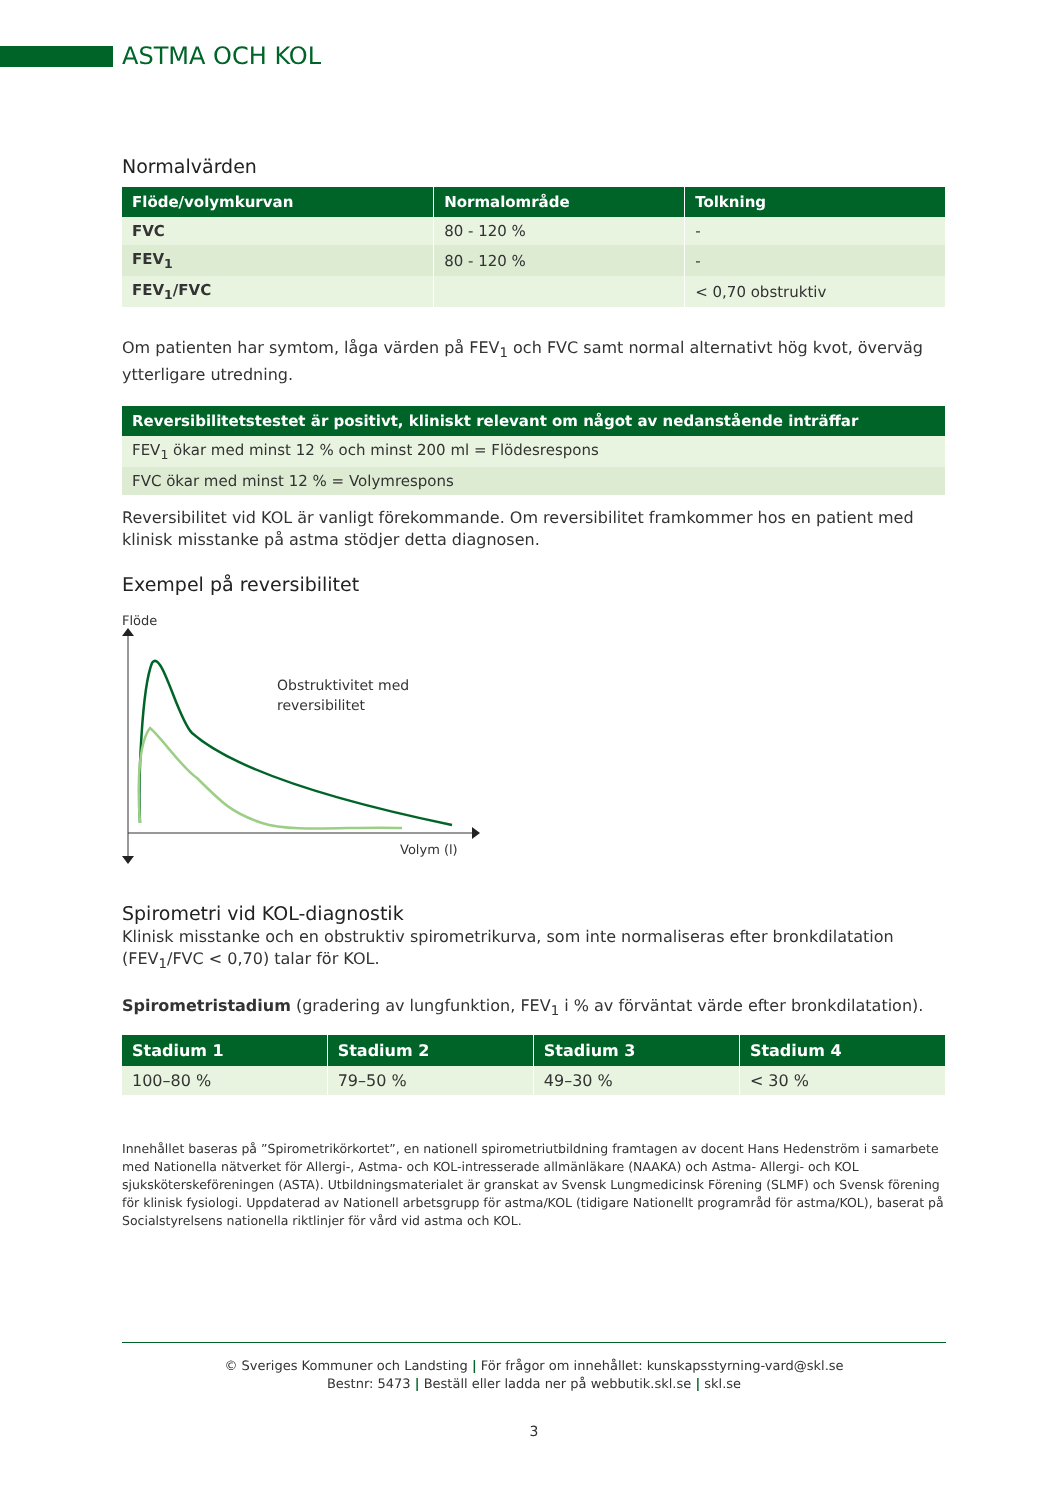ASTMA OCH KOL
Normalvärden
| Flöde/volymkurvan | Normalområde | Tolkning |
| --- | --- | --- |
| FVC | 80 - 120 % | - |
| FEV<sub>1</sub> | 80 - 120 % | - |
| FEV<sub>1</sub>/FVC | | < 0,70 obstruktiv |
Om patienten har symtom, låga värden på FEV<sub>1</sub> och FVC samt normal alternativt hög kvot, överväg ytterligare utredning.
| Reversibilitetstestet är positivt, kliniskt relevant om något av nedanstående inträffar |
| --- |
| FEV<sub>1</sub> ökar med minst 12 % och minst 200 ml = Flödesrespons |
| FVC ökar med minst 12 % = Volymrespons |
Reversibilitet vid KOL är vanligt förekommande. Om reversibilitet framkommer hos en patient med klinisk misstanke på astma stödjer detta diagnosen.
Exempel på reversibilitet
Flöde
Obstruktivitet med
reversibilitet
Volym (l)
Spirometri vid KOL-diagnostik
Klinisk misstanke och en obstruktiv spirometrikurva, som inte normaliseras efter bronkdilatation (FEV<sub>1</sub>/FVC < 0,70) talar för KOL.
Spirometristadium (gradering av lungfunktion, FEV<sub>1</sub> i % av förväntat värde efter bronkdilatation).
| Stadium 1 | Stadium 2 | Stadium 3 | Stadium 4 |
| --- | --- | --- | --- |
| 100–80 % | 79–50 % | 49–30 % | < 30 % |
Innehållet baseras på ”Spirometrikörkortet”, en nationell spirometriutbildning framtagen av docent Hans Hedenström i samarbete med Nationella nätverket för Allergi-, Astma- och KOL-intresserade allmänläkare (NAAKA) och Astma- Allergi- och KOL sjuksköterske­föreningen (ASTA). Utbildningsmaterialet är granskat av Svensk Lungmedicinsk Förening (SLMF) och Svensk förening för klinisk fysiologi. Uppdaterad av Nationell arbetsgrupp för astma/KOL (tidigare Nationellt programråd för astma/KOL), baserat på Socialstyrelsens nationella riktlinjer för vård vid astma och KOL.
© Sveriges Kommuner och Landsting | För frågor om innehållet: kunskapsstyrning-vard@skl.se
Bestnr: 5473 | Beställ eller ladda ner på webbutik.skl.se | skl.se
3